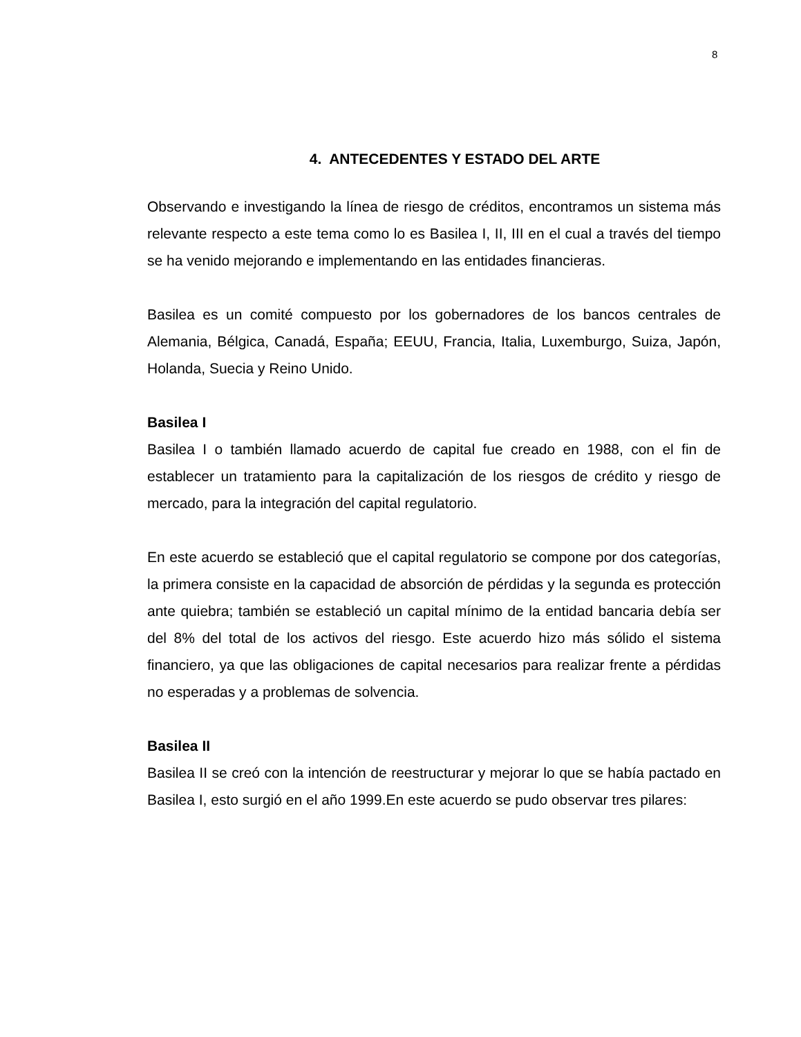8
4. ANTECEDENTES Y ESTADO DEL ARTE
Observando e investigando la línea de riesgo de créditos, encontramos un sistema más relevante respecto a este tema como lo es Basilea I, II, III en el cual a través del tiempo se ha venido mejorando e implementando en las entidades financieras.
Basilea es un comité compuesto por los gobernadores de los bancos centrales de Alemania, Bélgica, Canadá, España; EEUU, Francia, Italia, Luxemburgo, Suiza, Japón, Holanda, Suecia y Reino Unido.
Basilea I
Basilea I o también llamado acuerdo de capital fue creado en 1988, con el fin de establecer un tratamiento para la capitalización de los riesgos de crédito y riesgo de mercado, para la integración del capital regulatorio.
En este acuerdo se estableció que el capital regulatorio se compone por dos categorías, la primera consiste en la capacidad de absorción de pérdidas y la segunda es protección ante quiebra; también se estableció un capital mínimo de la entidad bancaria debía ser del 8% del total de los activos del riesgo. Este acuerdo hizo más sólido el sistema financiero, ya que las obligaciones de capital necesarios para realizar frente a pérdidas no esperadas y a problemas de solvencia.
Basilea II
Basilea II se creó con la intención de reestructurar y mejorar lo que se había pactado en Basilea I, esto surgió en el año 1999.En este acuerdo se pudo observar tres pilares: